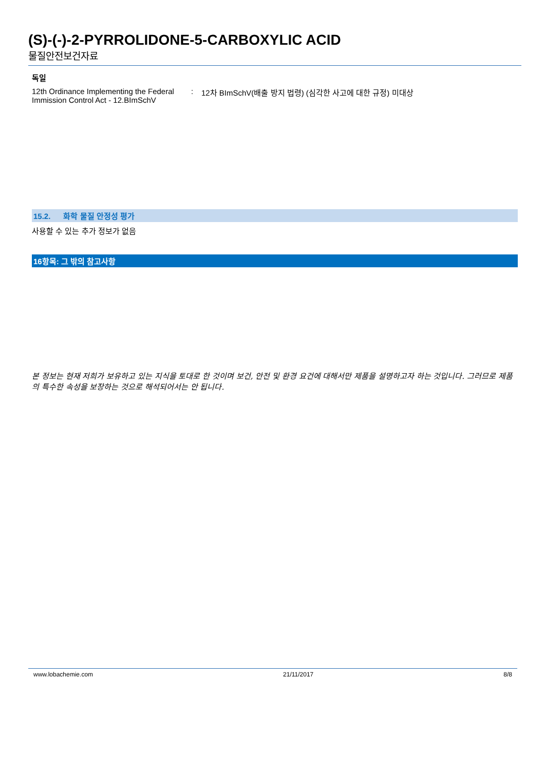(S)-(-)-2-PYRROLIDONE-5-CARBOXYLIC ACID
물질안전보건자료
독일
12th Ordinance Implementing the Federal Immission Control Act - 12.BImSchV
: 12차 BImSchV(배출 방지 법령) (심각한 사고에 대한 규정) 미대상
15.2. 화학 물질 안정성 평가
사용할 수 있는 추가 정보가 없음
16항목: 그 밖의 참고사항
본 정보는 현재 저희가 보유하고 있는 지식을 토대로 한 것이며 보건, 안전 및 환경 요건에 대해서만 제품을 설명하고자 하는 것입니다. 그러므로 제품의 특수한 속성을 보장하는 것으로 해석되어서는 안 됩니다.
www.lobachemie.com 21/11/2017 8/8